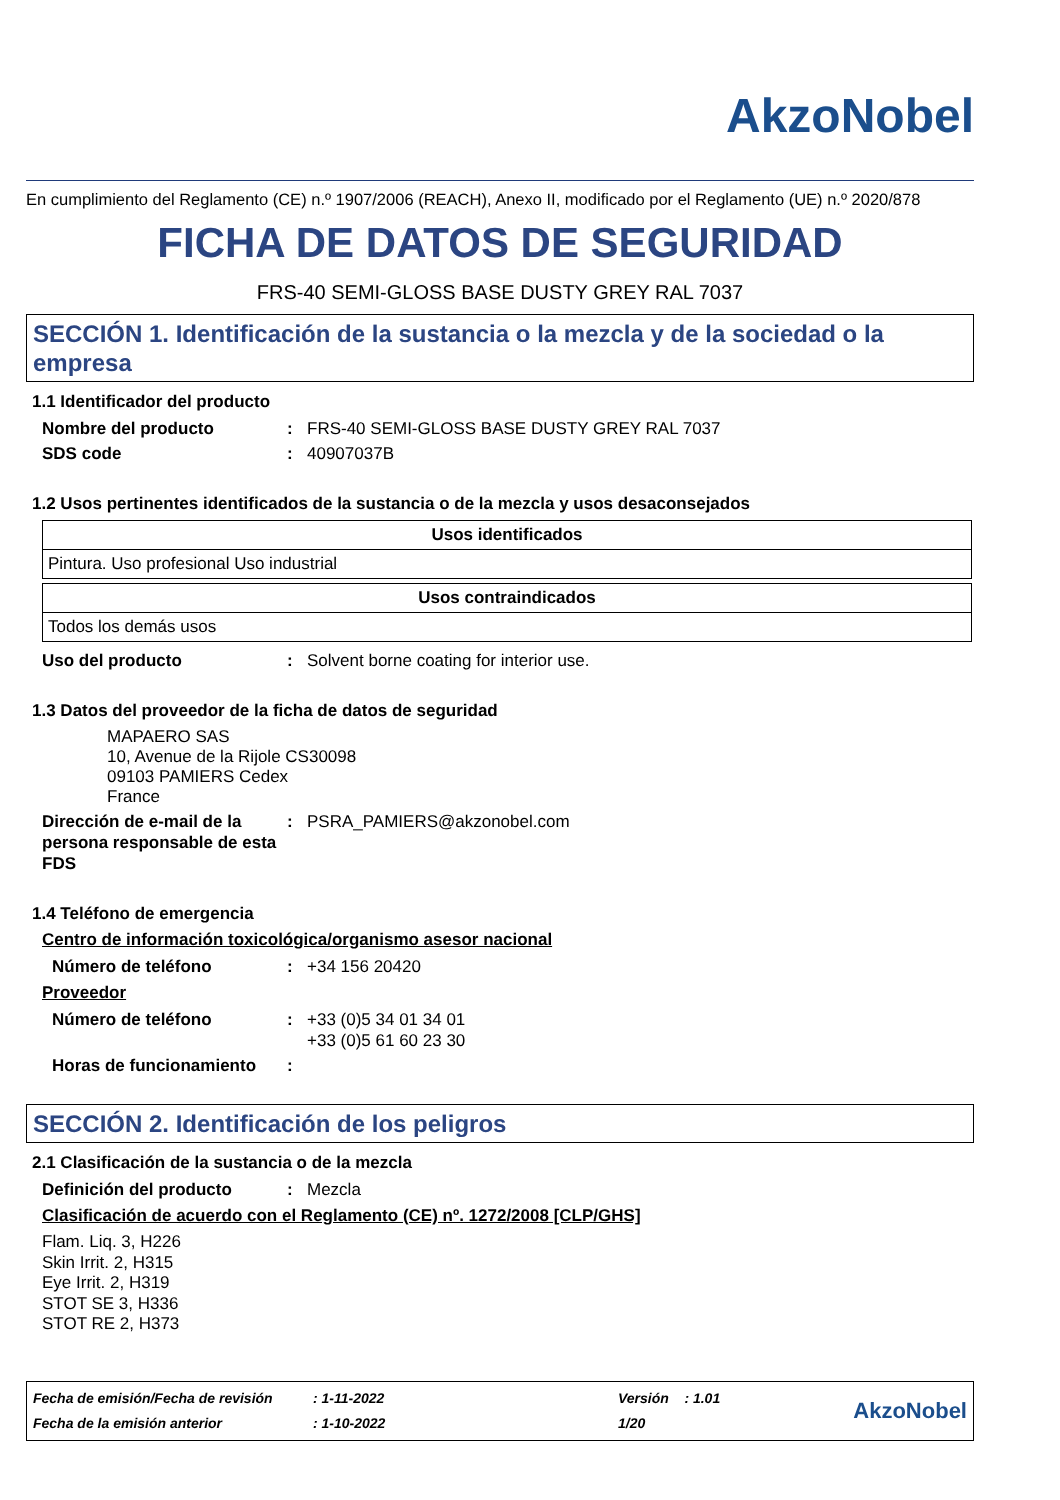AkzoNobel
En cumplimiento del Reglamento (CE) n.º 1907/2006 (REACH), Anexo II, modificado por el Reglamento (UE) n.º 2020/878
FICHA DE DATOS DE SEGURIDAD
FRS-40 SEMI-GLOSS BASE DUSTY GREY RAL 7037
SECCIÓN 1. Identificación de la sustancia o la mezcla y de la sociedad o la empresa
1.1 Identificador del producto
Nombre del producto: FRS-40 SEMI-GLOSS BASE DUSTY GREY RAL 7037
SDS code: 40907037B
1.2 Usos pertinentes identificados de la sustancia o de la mezcla y usos desaconsejados
| Usos identificados |
| --- |
| Pintura. Uso profesional Uso industrial |
| Usos contraindicados |
| --- |
| Todos los demás usos |
Uso del producto: Solvent borne coating for interior use.
1.3 Datos del proveedor de la ficha de datos de seguridad
MAPAERO SAS
10, Avenue de la Rijole CS30098
09103 PAMIERS Cedex
France
Dirección de e-mail de la persona responsable de esta FDS: PSRA_PAMIERS@akzonobel.com
1.4 Teléfono de emergencia
Centro de información toxicológica/organismo asesor nacional
Número de teléfono: +34 156 20420
Proveedor
Número de teléfono: +33 (0)5 34 01 34 01
+33 (0)5 61 60 23 30
Horas de funcionamiento:
SECCIÓN 2. Identificación de los peligros
2.1 Clasificación de la sustancia o de la mezcla
Definición del producto: Mezcla
Clasificación de acuerdo con el Reglamento (CE) nº. 1272/2008 [CLP/GHS]
Flam. Liq. 3, H226
Skin Irrit. 2, H315
Eye Irrit. 2, H319
STOT SE 3, H336
STOT RE 2, H373
Fecha de emisión/Fecha de revisión
Fecha de la emisión anterior
: 1-11-2022
: 1-10-2022
Versión : 1.01
1/20
AkzoNobel